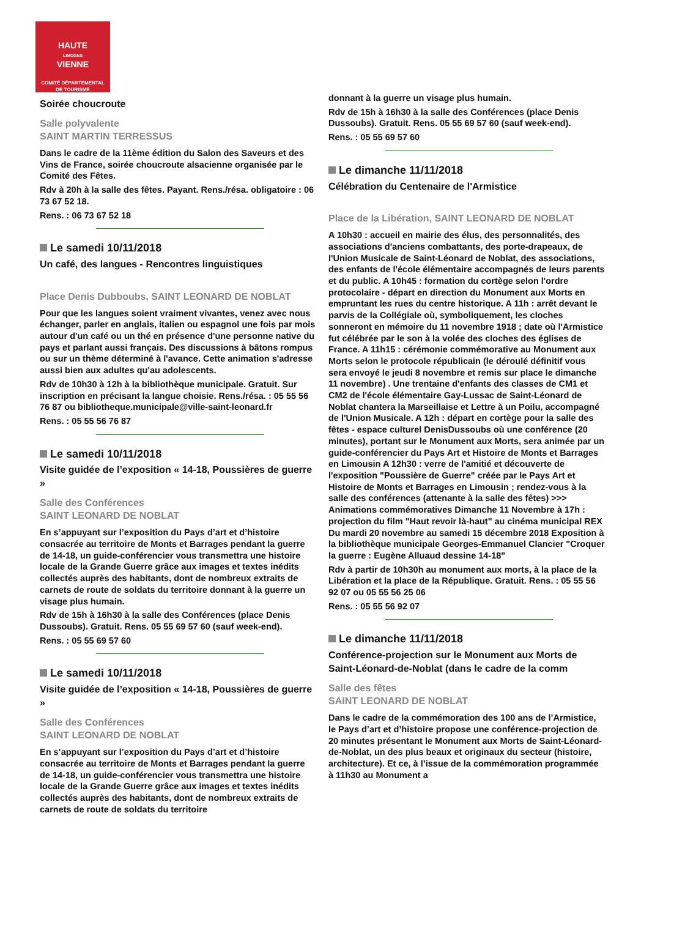HAUTE
LIMOGES
VIENNE
COMITÉ DÉPARTEMENTAL
DE TOURISME
Soirée choucroute
Salle polyvalente
SAINT MARTIN TERRESSUS
Dans le cadre de la 11ème édition du Salon des Saveurs et des Vins de France, soirée choucroute alsacienne organisée par le Comité des Fêtes.
Rdv à 20h à la salle des fêtes. Payant. Rens./résa. obligatoire : 06 73 67 52 18.
Rens. : 06 73 67 52 18
Le samedi 10/11/2018
Un café, des langues - Rencontres linguistiques
Place Denis Dubboubs, SAINT LEONARD DE NOBLAT
Pour que les langues soient vraiment vivantes, venez avec nous échanger, parler en anglais, italien ou espagnol une fois par mois autour d'un café ou un thé en présence d'une personne native du pays et parlant aussi français. Des discussions à bâtons rompus ou sur un thème déterminé à l'avance. Cette animation s'adresse aussi bien aux adultes qu'au adolescents.
Rdv de 10h30 à 12h à la bibliothèque municipale. Gratuit. Sur inscription en précisant la langue choisie. Rens./résa. : 05 55 56 76 87 ou bibliotheque.municipale@ville-saint-leonard.fr
Rens. : 05 55 56 76 87
Le samedi 10/11/2018
Visite guidée de l’exposition « 14-18, Poussières de guerre »
Salle des Conférences
SAINT LEONARD DE NOBLAT
En s’appuyant sur l’exposition du Pays d’art et d’histoire consacrée au territoire de Monts et Barrages pendant la guerre de 14-18, un guide-conférencier vous transmettra une histoire locale de la Grande Guerre grâce aux images et textes inédits collectés auprès des habitants, dont de nombreux extraits de carnets de route de soldats du territoire donnant à la guerre un visage plus humain.
Rdv de 15h à 16h30 à la salle des Conférences (place Denis Dussoubs). Gratuit. Rens. 05 55 69 57 60 (sauf week-end).
Rens. : 05 55 69 57 60
Le samedi 10/11/2018
Visite guidée de l’exposition « 14-18, Poussières de guerre »
Salle des Conférences
SAINT LEONARD DE NOBLAT
En s’appuyant sur l’exposition du Pays d’art et d’histoire consacrée au territoire de Monts et Barrages pendant la guerre de 14-18, un guide-conférencier vous transmettra une histoire locale de la Grande Guerre grâce aux images et textes inédits collectés auprès des habitants, dont de nombreux extraits de carnets de route de soldats du territoire
donnant à la guerre un visage plus humain.
Rdv de 15h à 16h30 à la salle des Conférences (place Denis Dussoubs). Gratuit. Rens. 05 55 69 57 60 (sauf week-end).
Rens. : 05 55 69 57 60
Le dimanche 11/11/2018
Célébration du Centenaire de l'Armistice
Place de la Libération, SAINT LEONARD DE NOBLAT
A 10h30 : accueil en mairie des élus, des personnalités, des associations d'anciens combattants, des porte-drapeaux, de l'Union Musicale de Saint-Léonard de Noblat, des associations, des enfants de l'école élémentaire accompagnés de leurs parents et du public. A 10h45 : formation du cortège selon l'ordre protocolaire - départ en direction du Monument aux Morts en empruntant les rues du centre historique. A 11h : arrêt devant le parvis de la Collégiale où, symboliquement, les cloches sonneront en mémoire du 11 novembre 1918 ; date où l'Armistice fut célébrée par le son à la volée des cloches des églises de France. A 11h15 : cérémonie commémorative au Monument aux Morts selon le protocole républicain (le déroulé définitif vous sera envoyé le jeudi 8 novembre et remis sur place le dimanche 11 novembre) . Une trentaine d'enfants des classes de CM1 et CM2 de l'école élémentaire Gay-Lussac de Saint-Léonard de Noblat chantera la Marseillaise et Lettre à un Poilu, accompagné de l'Union Musicale. A 12h : départ en cortège pour la salle des fêtes - espace culturel DenisDussoubs où une conférence (20 minutes), portant sur le Monument aux Morts, sera animée par un guide-conférencier du Pays Art et Histoire de Monts et Barrages en Limousin A 12h30 : verre de l'amitié et découverte de l'exposition "Poussière de Guerre" créée par le Pays Art et Histoire de Monts et Barrages en Limousin ; rendez-vous à la salle des conférences (attenante à la salle des fêtes) >>> Animations commémoratives Dimanche 11 Novembre à 17h : projection du film "Haut revoir là-haut" au cinéma municipal REX Du mardi 20 novembre au samedi 15 décembre 2018 Exposition à la bibliothèque municipale Georges-Emmanuel Clancier "Croquer la guerre : Eugène Alluaud dessine 14-18"
Rdv à partir de 10h30h au monument aux morts, à la place de la Libération et la place de la République. Gratuit. Rens. : 05 55 56 92 07 ou 05 55 56 25 06
Rens. : 05 55 56 92 07
Le dimanche 11/11/2018
Conférence-projection sur le Monument aux Morts de Saint-Léonard-de-Noblat (dans le cadre de la comm
Salle des fêtes
SAINT LEONARD DE NOBLAT
Dans le cadre de la commémoration des 100 ans de l’Armistice, le Pays d’art et d’histoire propose une conférence-projection de 20 minutes présentant le Monument aux Morts de Saint-Léonard-de-Noblat, un des plus beaux et originaux du secteur (histoire, architecture). Et ce, à l’issue de la commémoration programmée à 11h30 au Monument a